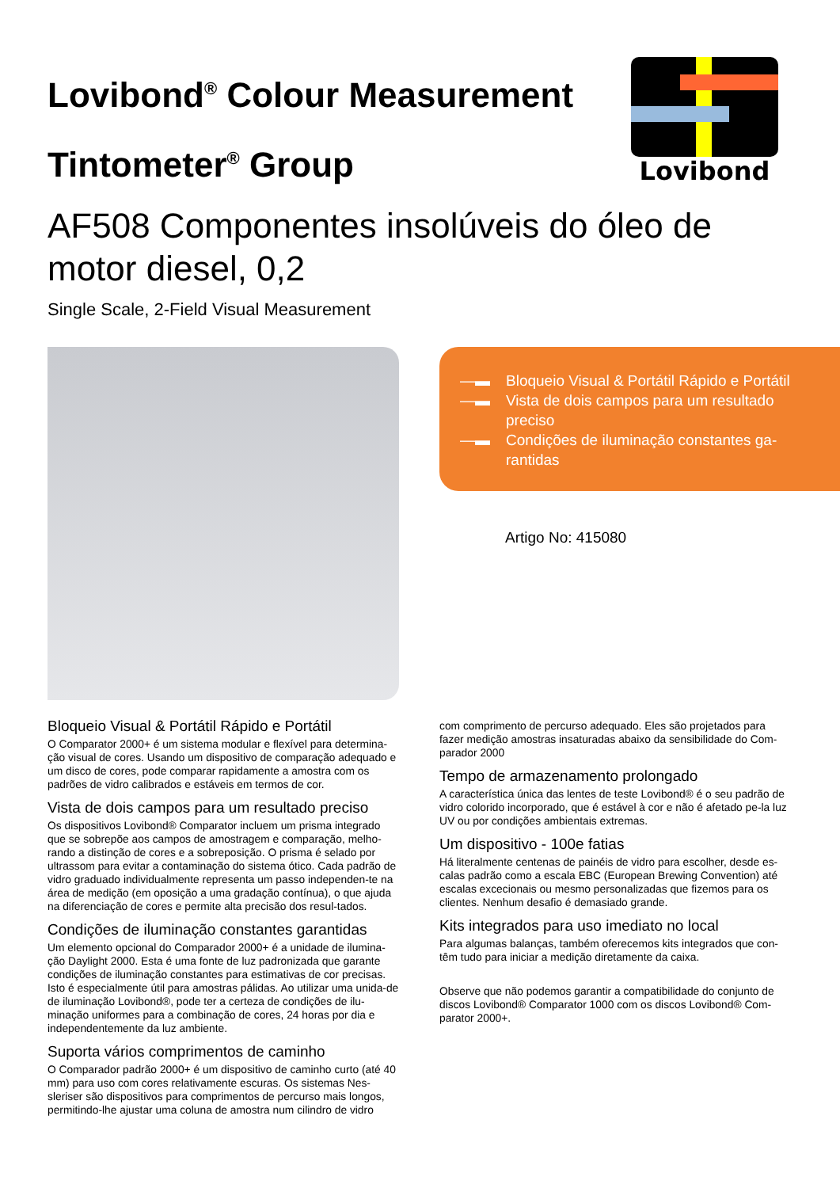Lovibond<sup>®</sup> Colour Measurement
Tintometer<sup>®</sup> Group
Lovibond
AF508 Componentes insolúveis do óleo de motor diesel, 0,2
Single Scale, 2-Field Visual Measurement
—▬ Bloqueio Visual & Portátil Rápido e Portátil
—▬ Vista de dois campos para um resultado preciso
—▬ Condições de iluminação constantes ga-rantidas
Artigo No: 415080
Bloqueio Visual & Portátil Rápido e Portátil
O Comparator 2000+ é um sistema modular e flexível para determina-ção visual de cores. Usando um dispositivo de comparação adequado e um disco de cores, pode comparar rapidamente a amostra com os padrões de vidro calibrados e estáveis em termos de cor.
Vista de dois campos para um resultado preciso
Os dispositivos Lovibond® Comparator incluem um prisma integrado que se sobrepõe aos campos de amostragem e comparação, melho-rando a distinção de cores e a sobreposição. O prisma é selado por ultrassom para evitar a contaminação do sistema ótico. Cada padrão de vidro graduado individualmente representa um passo independen-te na área de medição (em oposição a uma gradação contínua), o que ajuda na diferenciação de cores e permite alta precisão dos resul-tados.
Condições de iluminação constantes garantidas
Um elemento opcional do Comparador 2000+ é a unidade de ilumina-ção Daylight 2000. Esta é uma fonte de luz padronizada que garante condições de iluminação constantes para estimativas de cor precisas. Isto é especialmente útil para amostras pálidas. Ao utilizar uma unida-de de iluminação Lovibond®, pode ter a certeza de condições de ilu-minação uniformes para a combinação de cores, 24 horas por dia e independentemente da luz ambiente.
Suporta vários comprimentos de caminho
O Comparador padrão 2000+ é um dispositivo de caminho curto (até 40 mm) para uso com cores relativamente escuras. Os sistemas Nes-sleriser são dispositivos para comprimentos de percurso mais longos, permitindo-lhe ajustar uma coluna de amostra num cilindro de vidro
com comprimento de percurso adequado. Eles são projetados para fazer medição amostras insaturadas abaixo da sensibilidade do Com-parador 2000
Tempo de armazenamento prolongado
A característica única das lentes de teste Lovibond® é o seu padrão de vidro colorido incorporado, que é estável à cor e não é afetado pe-la luz UV ou por condições ambientais extremas.
Um dispositivo - 100e fatias
Há literalmente centenas de painéis de vidro para escolher, desde es-calas padrão como a escala EBC (European Brewing Convention) até escalas excecionais ou mesmo personalizadas que fizemos para os clientes. Nenhum desafio é demasiado grande.
Kits integrados para uso imediato no local
Para algumas balanças, também oferecemos kits integrados que con-têm tudo para iniciar a medição diretamente da caixa.
Observe que não podemos garantir a compatibilidade do conjunto de discos Lovibond® Comparator 1000 com os discos Lovibond® Com-parator 2000+.